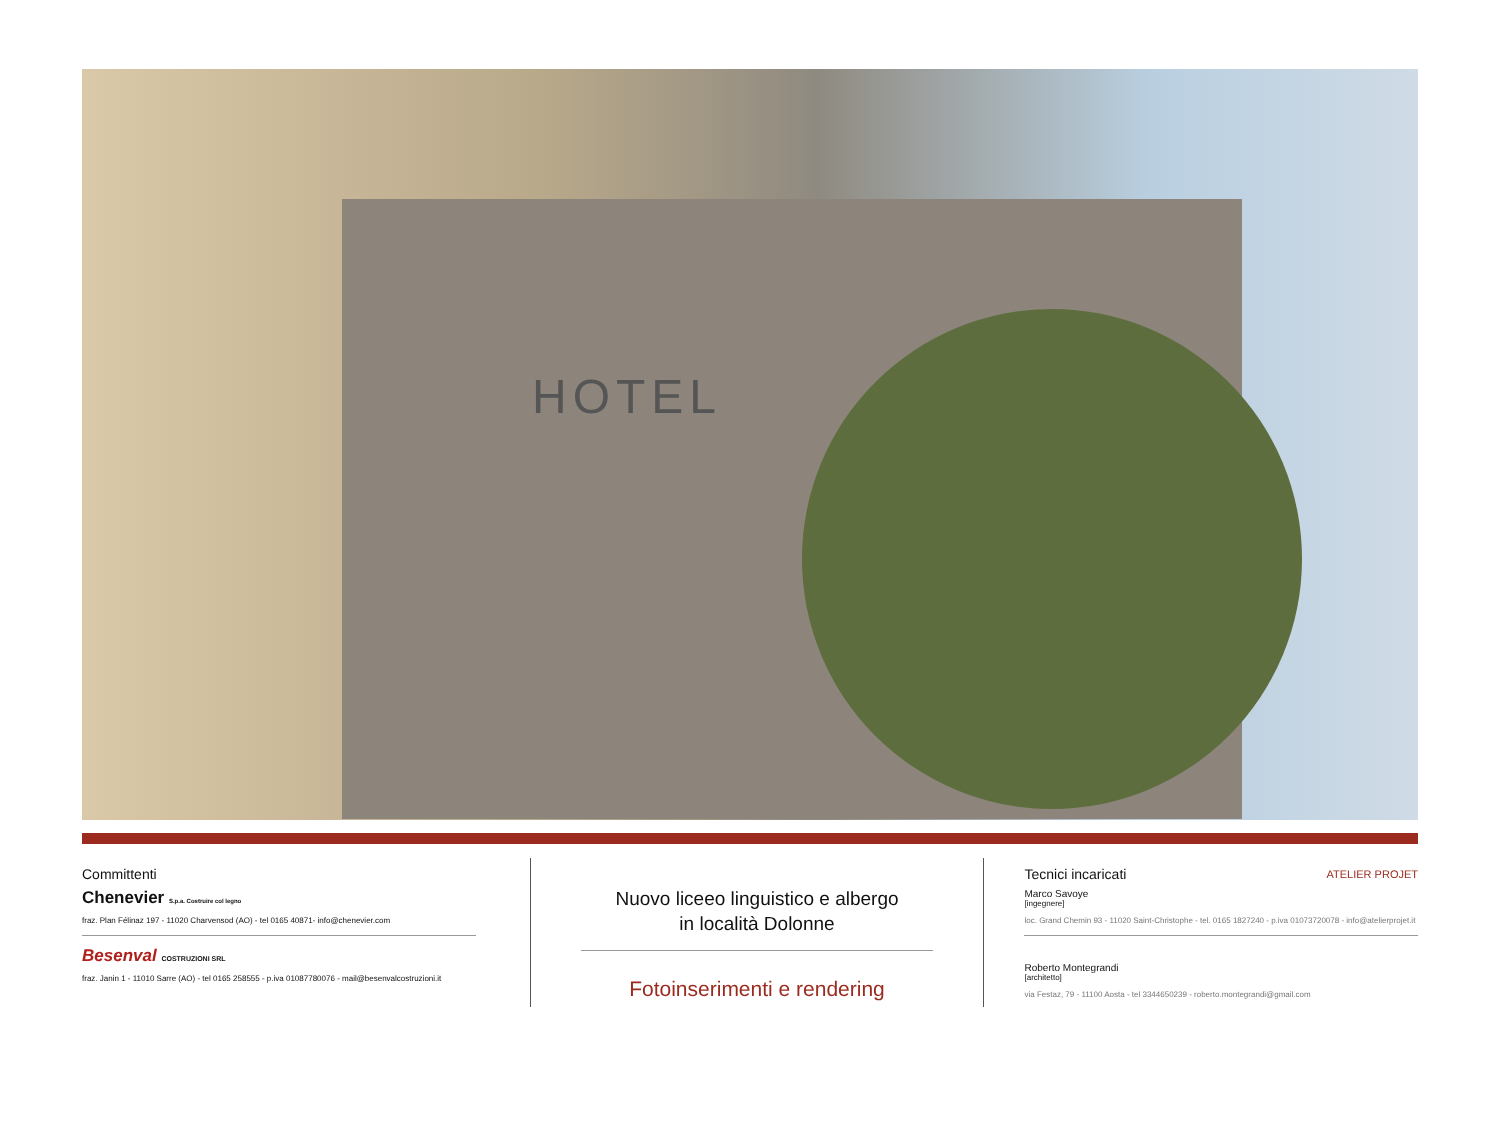HOTEL
Committenti
Chenevier S.p.a. Costruire col legno
fraz. Plan Félinaz 197 - 11020 Charvensod (AO) - tel 0165 40871- info@chenevier.com
Besenval COSTRUZIONI SRL
fraz. Janin 1 - 11010 Sarre (AO) - tel 0165 258555 - p.iva 01087780076 - mail@besenvalcostruzioni.it
Nuovo liceeo linguistico e albergo
in località Dolonne
Fotoinserimenti e rendering
Tecnici incaricati
ATELIER PROJET
Marco Savoye
[ingegnere]
loc. Grand Chemin 93 - 11020 Saint-Christophe - tel. 0165 1827240 - p.iva 01073720078 - info@atelierprojet.it
Roberto Montegrandi
[architetto]
via Festaz, 79 - 11100 Aosta - tel 3344650239 - roberto.montegrandi@gmail.com